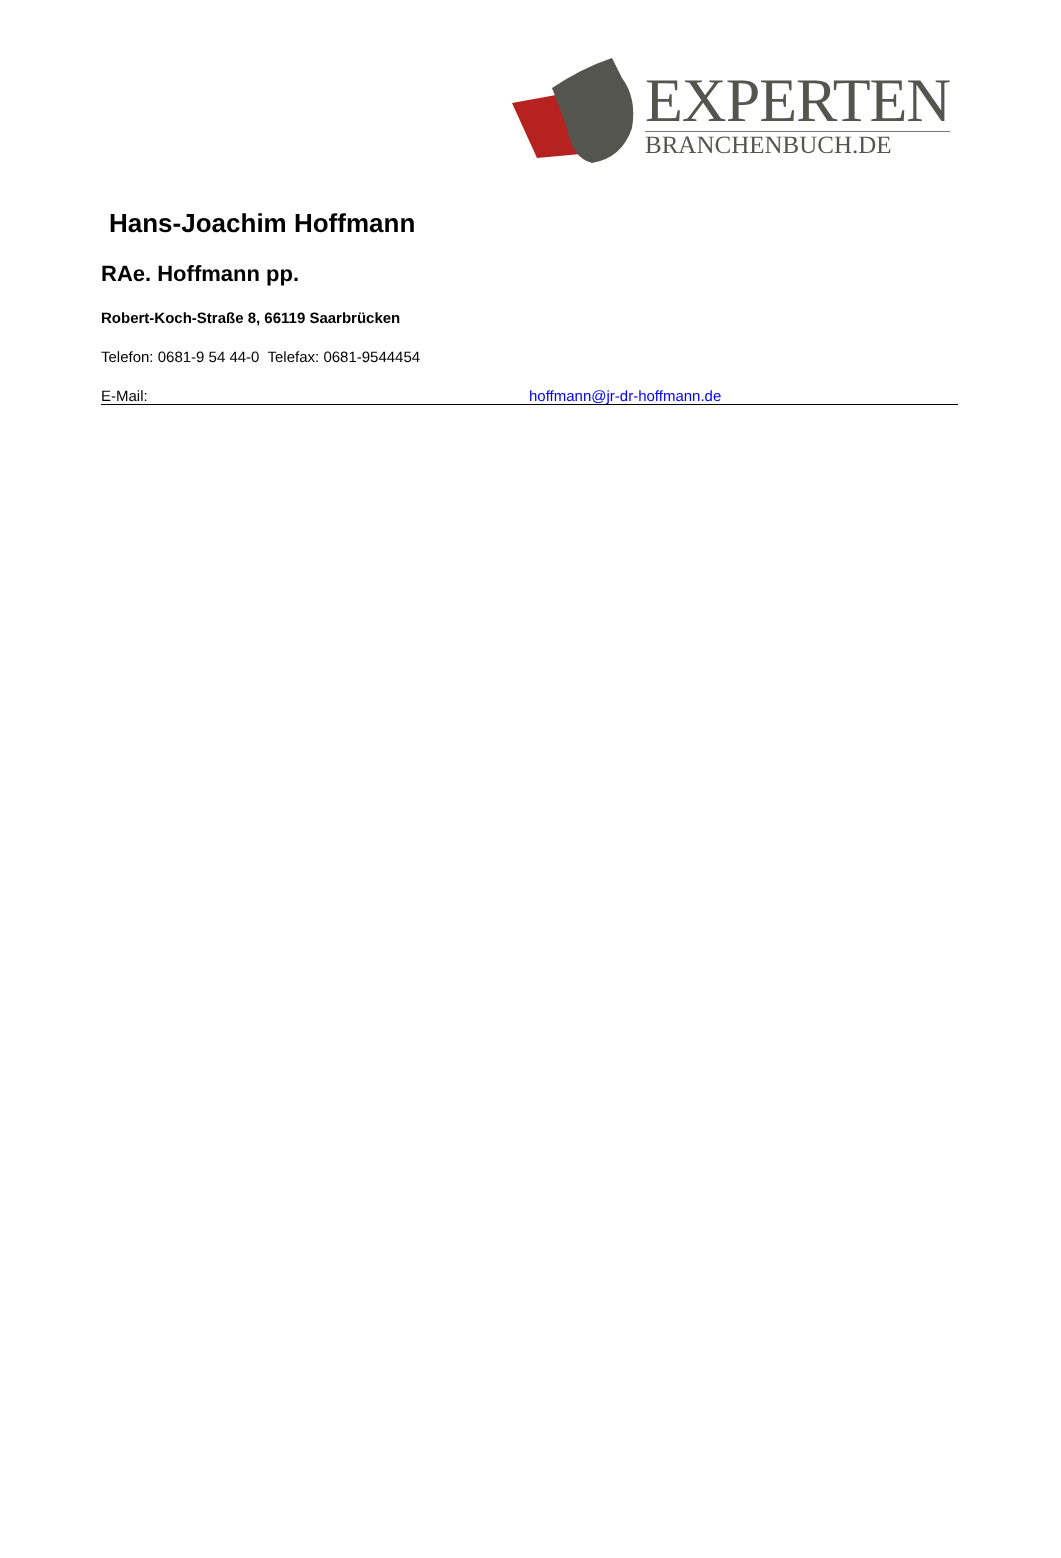EXPERTEN
BRANCHENBUCH.DE
Hans-Joachim Hoffmann
RAe. Hoffmann pp.
Robert-Koch-Straße 8, 66119 Saarbrücken
Telefon: 0681-9 54 44-0 Telefax: 0681-9544454
E-Mail: hoffmann@jr-dr-hoffmann.de